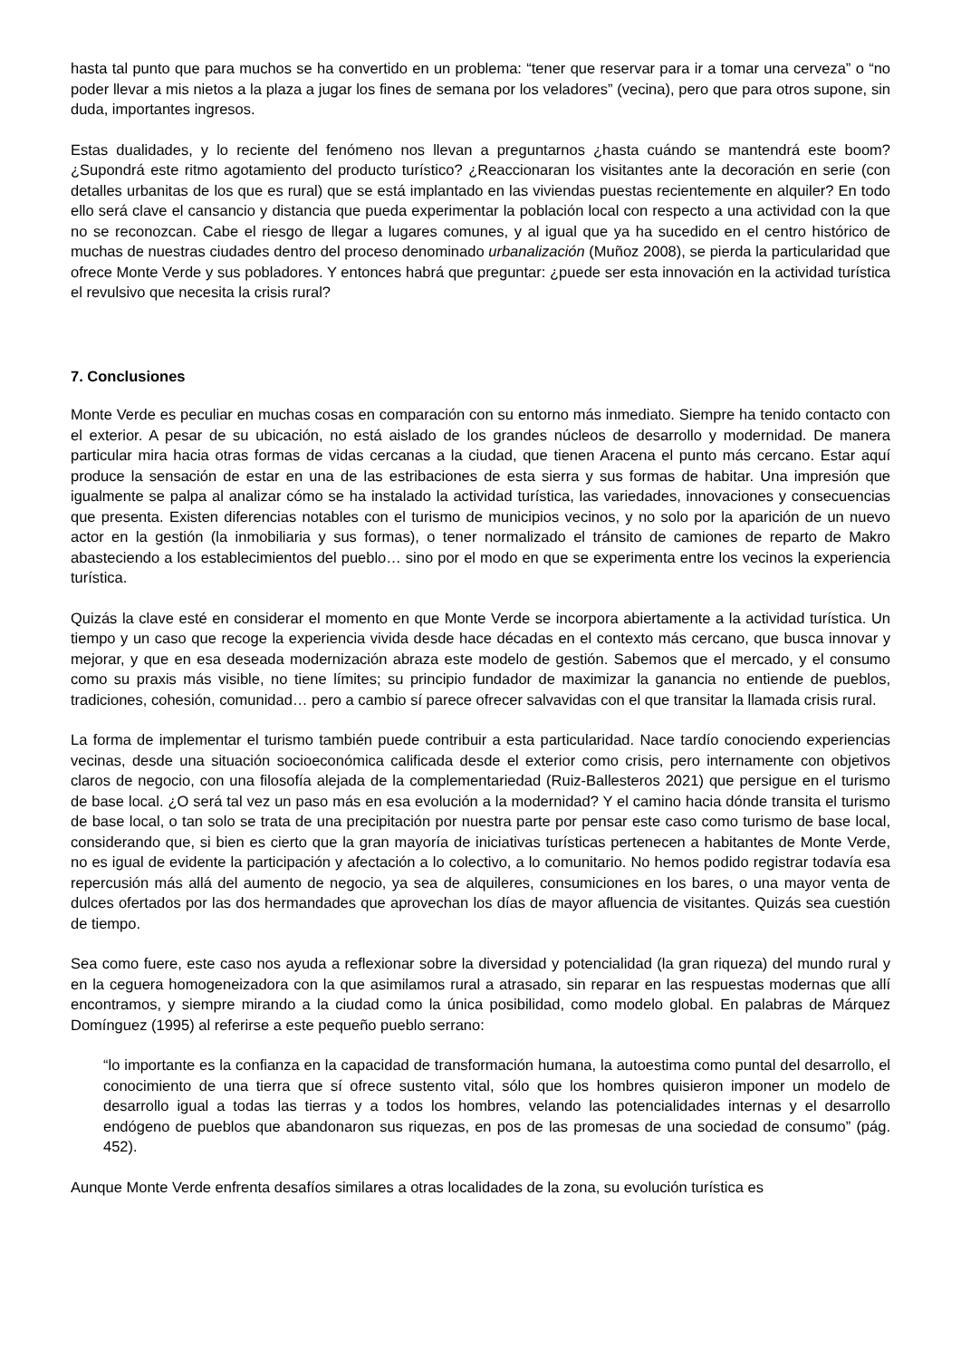hasta tal punto que para muchos se ha convertido en un problema: “tener que reservar para ir a tomar una cerveza” o “no poder llevar a mis nietos a la plaza a jugar los fines de semana por los veladores” (vecina), pero que para otros supone, sin duda, importantes ingresos.
Estas dualidades, y lo reciente del fenómeno nos llevan a preguntarnos ¿hasta cuándo se mantendrá este boom? ¿Supondrá este ritmo agotamiento del producto turístico? ¿Reaccionaran los visitantes ante la decoración en serie (con detalles urbanitas de los que es rural) que se está implantado en las viviendas puestas recientemente en alquiler? En todo ello será clave el cansancio y distancia que pueda experimentar la población local con respecto a una actividad con la que no se reconozcan. Cabe el riesgo de llegar a lugares comunes, y al igual que ya ha sucedido en el centro histórico de muchas de nuestras ciudades dentro del proceso denominado urbanalización (Muñoz 2008), se pierda la particularidad que ofrece Monte Verde y sus pobladores. Y entonces habrá que preguntar: ¿puede ser esta innovación en la actividad turística el revulsivo que necesita la crisis rural?
7. Conclusiones
Monte Verde es peculiar en muchas cosas en comparación con su entorno más inmediato. Siempre ha tenido contacto con el exterior. A pesar de su ubicación, no está aislado de los grandes núcleos de desarrollo y modernidad. De manera particular mira hacia otras formas de vidas cercanas a la ciudad, que tienen Aracena el punto más cercano. Estar aquí produce la sensación de estar en una de las estribaciones de esta sierra y sus formas de habitar. Una impresión que igualmente se palpa al analizar cómo se ha instalado la actividad turística, las variedades, innovaciones y consecuencias que presenta. Existen diferencias notables con el turismo de municipios vecinos, y no solo por la aparición de un nuevo actor en la gestión (la inmobiliaria y sus formas), o tener normalizado el tránsito de camiones de reparto de Makro abasteciendo a los establecimientos del pueblo… sino por el modo en que se experimenta entre los vecinos la experiencia turística.
Quizás la clave esté en considerar el momento en que Monte Verde se incorpora abiertamente a la actividad turística. Un tiempo y un caso que recoge la experiencia vivida desde hace décadas en el contexto más cercano, que busca innovar y mejorar, y que en esa deseada modernización abraza este modelo de gestión. Sabemos que el mercado, y el consumo como su praxis más visible, no tiene límites; su principio fundador de maximizar la ganancia no entiende de pueblos, tradiciones, cohesión, comunidad… pero a cambio sí parece ofrecer salvavidas con el que transitar la llamada crisis rural.
La forma de implementar el turismo también puede contribuir a esta particularidad. Nace tardío conociendo experiencias vecinas, desde una situación socioeconómica calificada desde el exterior como crisis, pero internamente con objetivos claros de negocio, con una filosofía alejada de la complementariedad (Ruiz-Ballesteros 2021) que persigue en el turismo de base local. ¿O será tal vez un paso más en esa evolución a la modernidad? Y el camino hacia dónde transita el turismo de base local, o tan solo se trata de una precipitación por nuestra parte por pensar este caso como turismo de base local, considerando que, si bien es cierto que la gran mayoría de iniciativas turísticas pertenecen a habitantes de Monte Verde, no es igual de evidente la participación y afectación a lo colectivo, a lo comunitario. No hemos podido registrar todavía esa repercusión más allá del aumento de negocio, ya sea de alquileres, consumiciones en los bares, o una mayor venta de dulces ofertados por las dos hermandades que aprovechan los días de mayor afluencia de visitantes. Quizás sea cuestión de tiempo.
Sea como fuere, este caso nos ayuda a reflexionar sobre la diversidad y potencialidad (la gran riqueza) del mundo rural y en la ceguera homogeneizadora con la que asimilamos rural a atrasado, sin reparar en las respuestas modernas que allí encontramos, y siempre mirando a la ciudad como la única posibilidad, como modelo global. En palabras de Márquez Domínguez (1995) al referirse a este pequeño pueblo serrano:
“lo importante es la confianza en la capacidad de transformación humana, la autoestima como puntal del desarrollo, el conocimiento de una tierra que sí ofrece sustento vital, sólo que los hombres quisieron imponer un modelo de desarrollo igual a todas las tierras y a todos los hombres, velando las potencialidades internas y el desarrollo endógeno de pueblos que abandonaron sus riquezas, en pos de las promesas de una sociedad de consumo” (pág. 452).
Aunque Monte Verde enfrenta desafíos similares a otras localidades de la zona, su evolución turística es